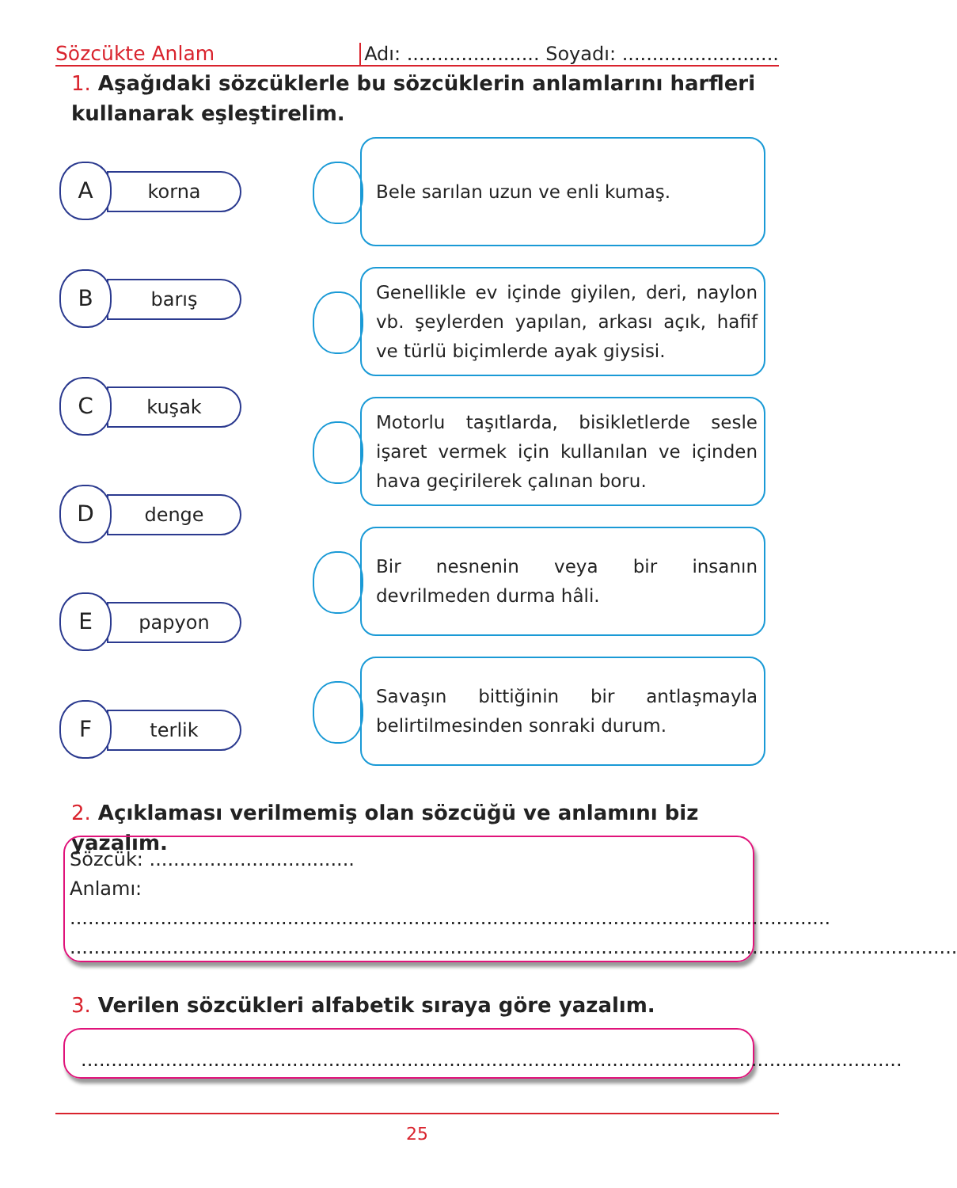Sözcükte Anlam
Adı: ...................... Soyadı: ..........................
1. Aşağıdaki sözcüklerle bu sözcüklerin anlamlarını harfleri kullanarak eşleştirelim.
A korna
B barış
C kuşak
D denge
E papyon
F terlik
Bele sarılan uzun ve enli kumaş.
Genellikle ev içinde giyilen, deri, naylon vb. şeylerden yapılan, arkası açık, hafif ve türlü biçimlerde ayak giysisi.
Motorlu taşıtlarda, bisikletlerde sesle işaret vermek için kullanılan ve içinden hava geçirilerek çalınan boru.
Bir nesnenin veya bir insanın devrilmeden durma hâli.
Savaşın bittiğinin bir antlaşmayla belirtilmesinden sonraki durum.
2. Açıklaması verilmemiş olan sözcüğü ve anlamını biz yazalım.
Sözcük: ..................................
Anlamı: ..............................................................................................................................
...................................................................................................................................................
3. Verilen sözcükleri alfabetik sıraya göre yazalım.
........................................................................................................................................
25